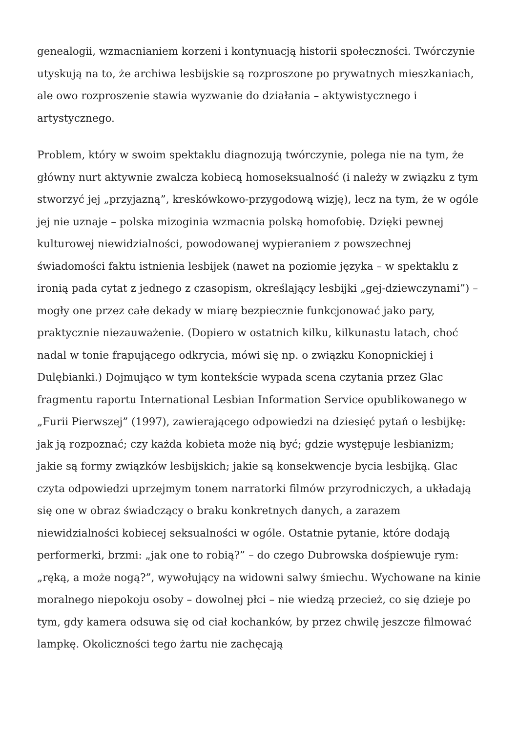genealogii, wzmacnianiem korzeni i kontynuacją historii społeczności. Twórczynie utyskują na to, że archiwa lesbijskie są rozproszone po prywatnych mieszkaniach, ale owo rozproszenie stawia wyzwanie do działania – aktywistycznego i artystycznego.
Problem, który w swoim spektaklu diagnozują twórczynie, polega nie na tym, że główny nurt aktywnie zwalcza kobiecą homoseksualność (i należy w związku z tym stworzyć jej „przyjazną”, kreskówkowo-przygodową wizję), lecz na tym, że w ogóle jej nie uznaje – polska mizoginia wzmacnia polską homofobię. Dzięki pewnej kulturowej niewidzialności, powodowanej wypieraniem z powszechnej świadomości faktu istnienia lesbijek (nawet na poziomie języka – w spektaklu z ironią pada cytat z jednego z czasopism, określający lesbijki „gej-dziewczynami”) – mogły one przez całe dekady w miarę bezpiecznie funkcjonować jako pary, praktycznie niezauważenie. (Dopiero w ostatnich kilku, kilkunastu latach, choć nadal w tonie frapującego odkrycia, mówi się np. o związku Konopnickiej i Dulębianki.) Dojmująco w tym kontekście wypada scena czytania przez Glac fragmentu raportu International Lesbian Information Service opublikowanego w „Furii Pierwszej” (1997), zawierającego odpowiedzi na dziesięć pytań o lesbijkę: jak ją rozpoznać; czy każda kobieta może nią być; gdzie występuje lesbianizm; jakie są formy związków lesbijskich; jakie są konsekwencje bycia lesbijką. Glac czyta odpowiedzi uprzejmym tonem narratorki filmów przyrodniczych, a układają się one w obraz świadczący o braku konkretnych danych, a zarazem niewidzialności kobiecej seksualności w ogóle. Ostatnie pytanie, które dodają performerki, brzmi: „jak one to robią?” – do czego Dubrowska dośpiewuje rym: „ręką, a może nogą?”, wywołujący na widowni salwy śmiechu. Wychowane na kinie moralnego niepokoju osoby – dowolnej płci – nie wiedzą przecież, co się dzieje po tym, gdy kamera odsuwa się od ciał kochanków, by przez chwilę jeszcze filmować lampkę. Okoliczności tego żartu nie zachęcają